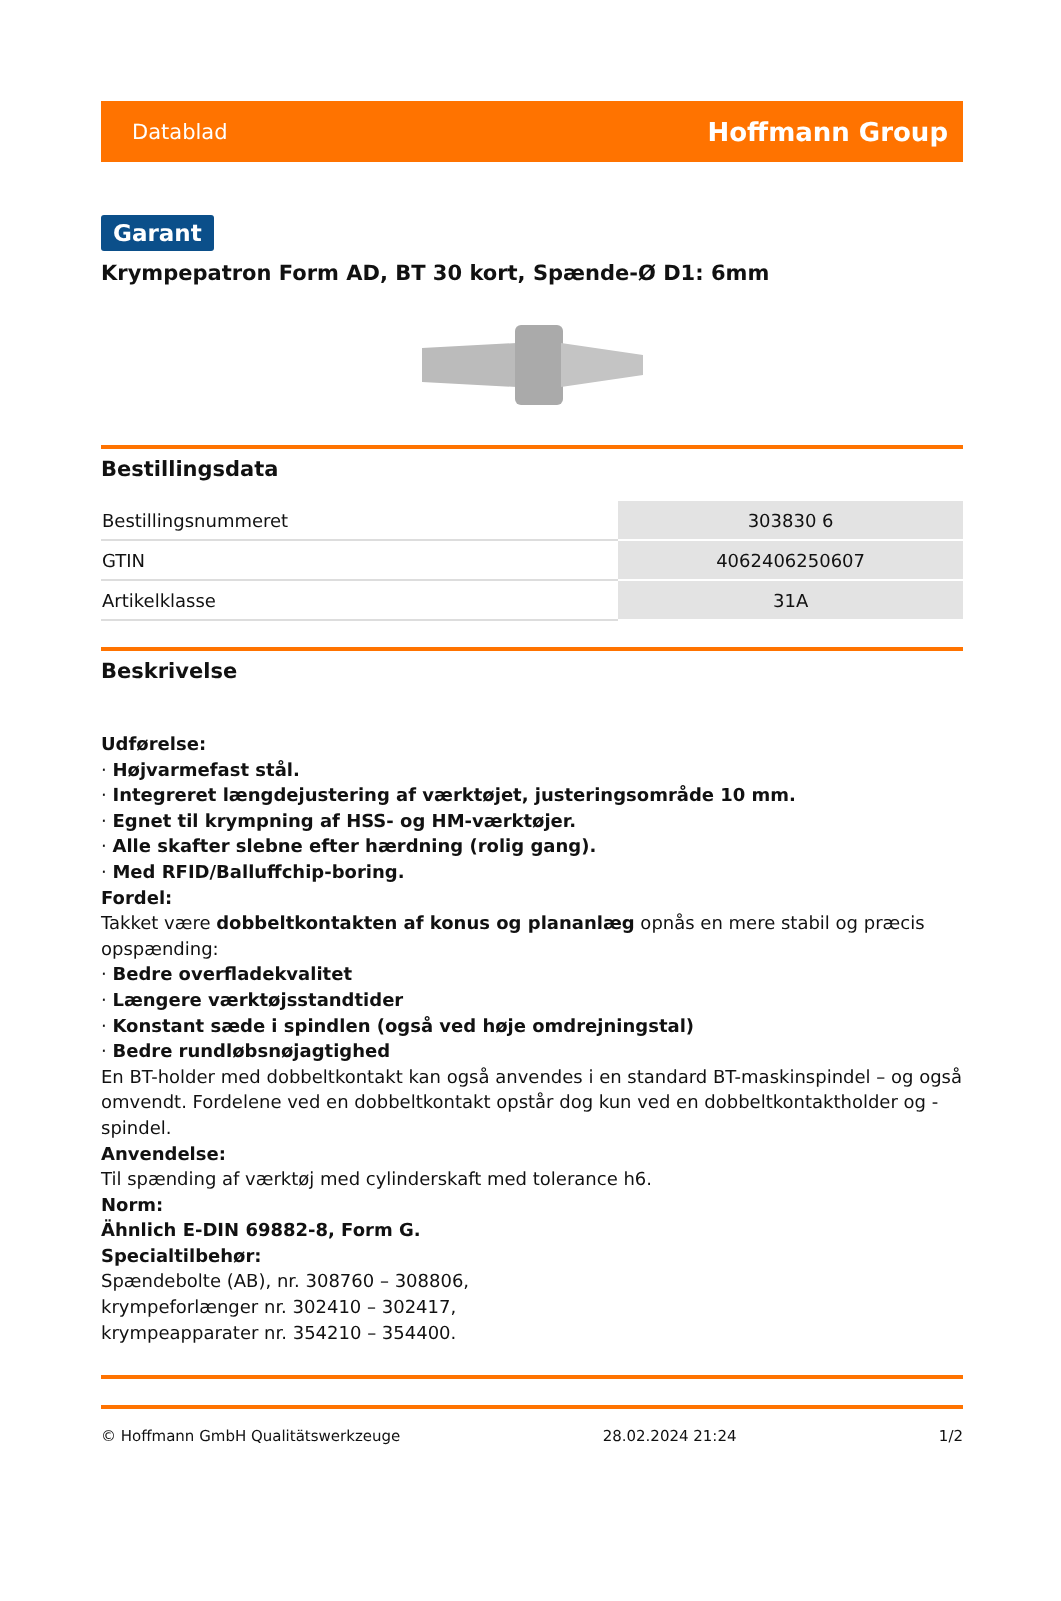Datablad Hoffmann Group
Garant
Krympepatron Form AD, BT 30 kort, Spænde-Ø D1: 6mm
Bestillingsdata
| Bestillingsnummeret | 303830 6 |
| GTIN | 4062406250607 |
| Artikelklasse | 31A |
Beskrivelse
Udførelse:
· Højvarmefast stål.
· Integreret længdejustering af værktøjet, justeringsområde 10 mm.
· Egnet til krympning af HSS- og HM-værktøjer.
· Alle skafter slebne efter hærdning (rolig gang).
· Med RFID/Balluffchip-boring.
Fordel:
Takket være dobbeltkontakten af konus og plananlæg opnås en mere stabil og præcis opspænding:
· Bedre overfladekvalitet
· Længere værktøjsstandtider
· Konstant sæde i spindlen (også ved høje omdrejningstal)
· Bedre rundløbsnøjagtighed
En BT-holder med dobbeltkontakt kan også anvendes i en standard BT-maskinspindel – og også omvendt. Fordelene ved en dobbeltkontakt opstår dog kun ved en dobbeltkontaktholder og -spindel.
Anvendelse:
Til spænding af værktøj med cylinderskaft med tolerance h6.
Norm:
Ähnlich E-DIN 69882-8, Form G.
Specialtilbehør:
Spændebolte (AB), nr. 308760 – 308806,
krympeforlænger nr. 302410 – 302417,
krympeapparater nr. 354210 – 354400.
© Hoffmann GmbH Qualitätswerkzeuge 28.02.2024 21:24 1/2